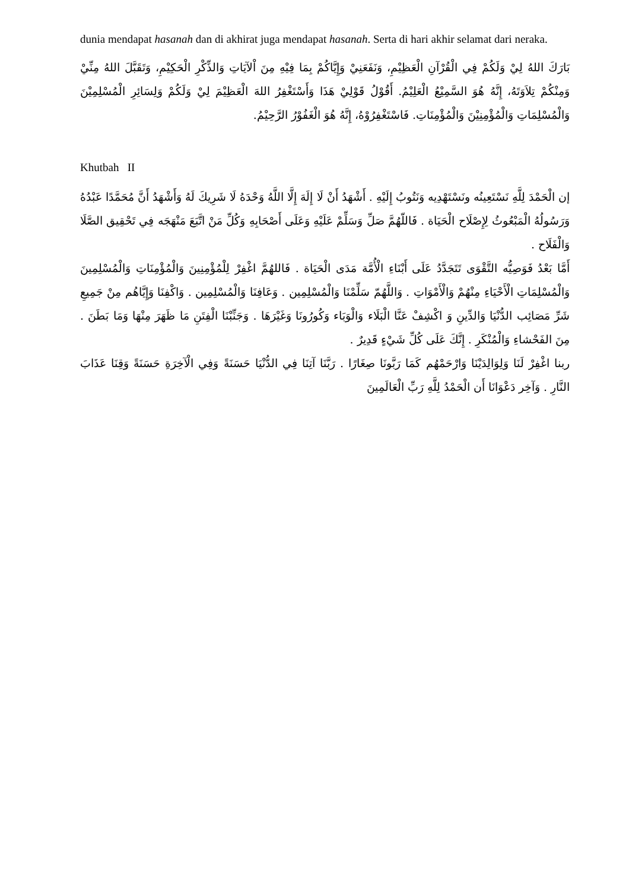dunia mendapat hasanah dan di akhirat juga mendapat hasanah. Serta di hari akhir selamat dari neraka.
بَارَكَ اللهُ لِيْ وَلَكُمْ فِي الْقُرْآنِ الْعَظِيْمِ، وَنَفَعَنِيْ وَإِيَّاكُمْ بِمَا فِيْهِ مِنَ اْلآيَاتِ وَالذِّكْرِ الْحَكِيْمِ، وَتَقَبَّلَ اللهُ مِنِّيْ وَمِنْكُمْ تِلاَوَتَهُ، إِنَّهُ هُوَ السَّمِيْعُ الْعَلِيْمُ. أَقُوْلُ قَوْلِيْ هَذَا وَأَسْتَغْفِرُ اللهَ الْعَظِيْمَ لِيْ وَلَكُمْ وَلِسَائِرِ الْمُسْلِمِيْنَ وَالْمُسْلِمَاتِ وَالْمُؤْمِنِيْنَ وَالْمُؤْمِنَاتِ. فَاسْتَغْفِرُوْهُ، إِنَّهُ هُوَ الْغَفُوْرُ الرَّحِيْمُ.
Khutbah II
إن الْحَمْدَ لِلَّهِ نَسْتَعِينُه ونَسْتَهْدِيه وَنَتُوبُ إِلَيْهِ . أَشْهَدُ أَنْ لَا إِلَهَ إِلَّا اللَّهُ وَحْدَهُ لَا شَرِيكَ لَهُ وَأَشْهَدُ أَنَّ مُحَمَّدًا عَبْدُهُ وَرَسُولُهُ الْمَبْعُوثُ لِإِصْلَاح الْحَيَاة . فَاللّهُمَّ صَلِّ وَسَلِّمْ عَلَيْهِ وَعَلَى أَصْحَابِهِ وَكُلِّ مَنْ اتَّبَعَ مَنْهَجَه فِي تَحْقِيق الصَّلَا وَالْفَلَاح .
أَمَّا بَعْدُ فَوَصِيُّه التَّقْوَى تَتَجَدَّدُ عَلَى أَبْنَاءِ الْأُمَّة مَدَى الْحَيَاة . فَاللهُمَّ اغْفِرْ لِلْمُؤْمِنِينَ وَالْمُؤْمِنَاتِ وَالْمُسْلِمِينَ وَالْمُسْلِمَاتِ الْأَحْيَاءِ مِنْهُمْ وَالْأَمْوَاتِ . وَاللَّهُمّ سَلِّمْنَا وَالْمُسْلِمِين . وَعَافِنَا وَالْمُسْلِمِين . وَاكْفِنَا وَإِيَّاهُم مِنْ جَمِيعِ شَرِّ مَصَائِب الدُّنْيَا وَالدِّينِ وَ اكْشِفْ عَنَّا الْبَلَاء وَالْوَبَاء وَكُورُونَا وَغَيْرَهَا . وَجَنِّبْنَا الْفِتَنِ مَا ظَهَرَ مِنْهَا وَمَا بَطَنَ . مِنَ الفَحْشاءِ وَالْمُنْكَرِ . إِنَّكَ عَلَى كُلِّ شَيْءٍ قَدِيرٌ .
ربنا اغْفِرْ لَنَا وَلِوَالِدَيْنَا وَارْحَمْهُم كَمَا رَبَّونَا صِغَارًا . رَبَّنَا آتِنَا فِي الدُّنْيَا حَسَنَةً وَفِي الْآخِرَةِ حَسَنَةً وَقِنَا عَذَابَ النَّارِ . وَآخِر دَعْوَانَا أَن الْحَمْدُ لِلَّهِ رَبِّ الْعَالَمِينَ